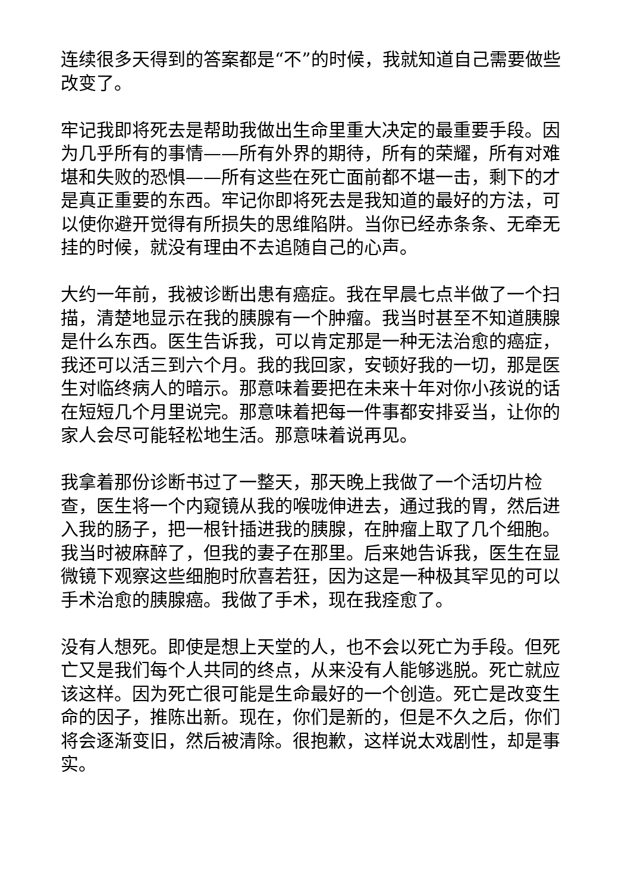连续很多天得到的答案都是“不”的时候，我就知道自己需要做些改变了。
牢记我即将死去是帮助我做出生命里重大决定的最重要手段。因为几乎所有的事情——所有外界的期待，所有的荣耀，所有对难堪和失败的恐惧——所有这些在死亡面前都不堪一击，剩下的才是真正重要的东西。牢记你即将死去是我知道的最好的方法，可以使你避开觉得有所损失的思维陷阱。当你已经赤条条、无牵无挂的时候，就没有理由不去追随自己的心声。
大约一年前，我被诊断出患有癌症。我在早晨七点半做了一个扫描，清楚地显示在我的胰腺有一个肿瘤。我当时甚至不知道胰腺是什么东西。医生告诉我，可以肯定那是一种无法治愈的癌症，我还可以活三到六个月。我的我回家，安顿好我的一切，那是医生对临终病人的暗示。那意味着要把在未来十年对你小孩说的话在短短几个月里说完。那意味着把每一件事都安排妥当，让你的家人会尽可能轻松地生活。那意味着说再见。
我拿着那份诊断书过了一整天，那天晚上我做了一个活切片检查，医生将一个内窥镜从我的喉咙伸进去，通过我的胃，然后进入我的肠子，把一根针插进我的胰腺，在肿瘤上取了几个细胞。我当时被麻醉了，但我的妻子在那里。后来她告诉我，医生在显微镜下观察这些细胞时欣喜若狂，因为这是一种极其罕见的可以手术治愈的胰腺癌。我做了手术，现在我痊愈了。
没有人想死。即使是想上天堂的人，也不会以死亡为手段。但死亡又是我们每个人共同的终点，从来没有人能够逃脱。死亡就应该这样。因为死亡很可能是生命最好的一个创造。死亡是改变生命的因子，推陈出新。现在，你们是新的，但是不久之后，你们将会逐渐变旧，然后被清除。很抱歉，这样说太戏剧性，却是事实。